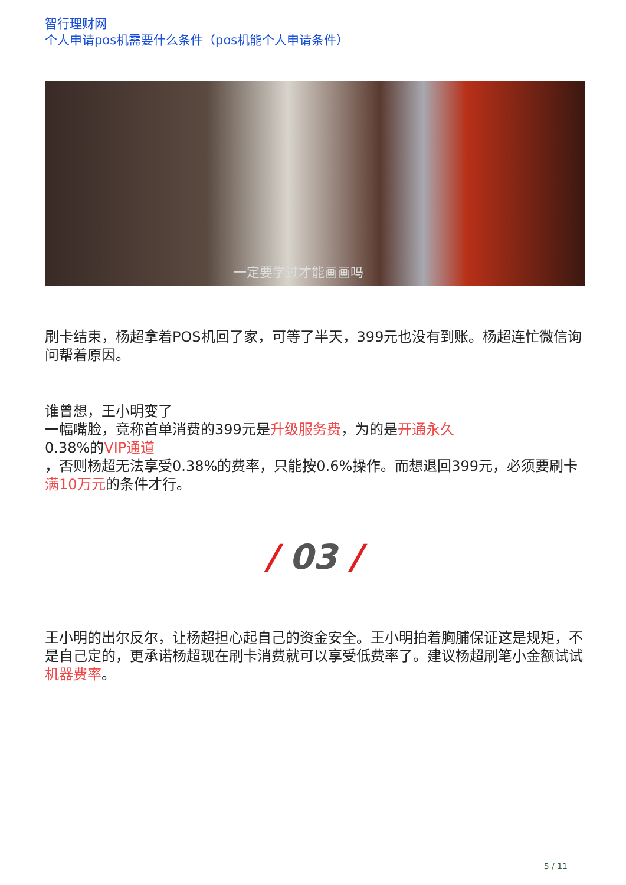智行理财网
个人申请pos机需要什么条件（pos机能个人申请条件）
一定要学过才能画画吗
刷卡结束，杨超拿着POS机回了家，可等了半天，399元也没有到账。杨超连忙微信询问帮着原因。
谁曾想，王小明变了
一幅嘴脸，竟称首单消费的399元是升级服务费，为的是开通永久
0.38%的VIP通道
，否则杨超无法享受0.38%的费率，只能按0.6%操作。而想退回399元，必须要刷卡满10万元的条件才行。
/ 03 /
王小明的出尔反尔，让杨超担心起自己的资金安全。王小明拍着胸脯保证这是规矩，不是自己定的，更承诺杨超现在刷卡消费就可以享受低费率了。建议杨超刷笔小金额试试机器费率。
5 / 11